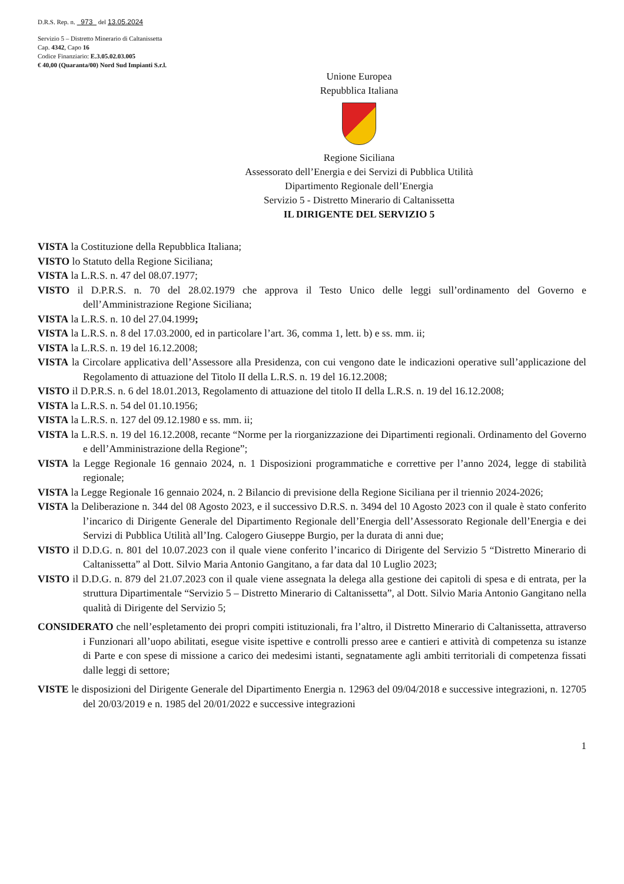D.R.S. Rep. n. 973 del 13.05.2024
Servizio 5 – Distretto Minerario di Caltanissetta
Cap. 4342, Capo 16
Codice Finanziario: E.3.05.02.03.005
€ 40,00 (Quaranta/00) Nord Sud Impianti S.r.l.
Unione Europea
Repubblica Italiana
Regione Siciliana
Assessorato dell’Energia e dei Servizi di Pubblica Utilità
Dipartimento Regionale dell’Energia
Servizio 5 - Distretto Minerario di Caltanissetta
IL DIRIGENTE DEL SERVIZIO 5
VISTA la Costituzione della Repubblica Italiana;
VISTO lo Statuto della Regione Siciliana;
VISTA la L.R.S. n. 47 del 08.07.1977;
VISTO il D.P.R.S. n. 70 del 28.02.1979 che approva il Testo Unico delle leggi sull’ordinamento del Governo e dell’Amministrazione Regione Siciliana;
VISTA la L.R.S. n. 10 del 27.04.1999;
VISTA la L.R.S. n. 8 del 17.03.2000, ed in particolare l’art. 36, comma 1, lett. b) e ss. mm. ii;
VISTA la L.R.S. n. 19 del 16.12.2008;
VISTA la Circolare applicativa dell’Assessore alla Presidenza, con cui vengono date le indicazioni operative sull’applicazione del Regolamento di attuazione del Titolo II della L.R.S. n. 19 del 16.12.2008;
VISTO il D.P.R.S. n. 6 del 18.01.2013, Regolamento di attuazione del titolo II della L.R.S. n. 19 del 16.12.2008;
VISTA la L.R.S. n. 54 del 01.10.1956;
VISTA la L.R.S. n. 127 del 09.12.1980 e ss. mm. ii;
VISTA la L.R.S. n. 19 del 16.12.2008, recante “Norme per la riorganizzazione dei Dipartimenti regionali. Ordinamento del Governo e dell’Amministrazione della Regione”;
VISTA la Legge Regionale 16 gennaio 2024, n. 1 Disposizioni programmatiche e correttive per l’anno 2024, legge di stabilità regionale;
VISTA la Legge Regionale 16 gennaio 2024, n. 2 Bilancio di previsione della Regione Siciliana per il triennio 2024-2026;
VISTA la Deliberazione n. 344 del 08 Agosto 2023, e il successivo D.R.S. n. 3494 del 10 Agosto 2023 con il quale è stato conferito l’incarico di Dirigente Generale del Dipartimento Regionale dell’Energia dell’Assessorato Regionale dell’Energia e dei Servizi di Pubblica Utilità all’Ing. Calogero Giuseppe Burgio, per la durata di anni due;
VISTO il D.D.G. n. 801 del 10.07.2023 con il quale viene conferito l’incarico di Dirigente del Servizio 5 “Distretto Minerario di Caltanissetta” al Dott. Silvio Maria Antonio Gangitano, a far data dal 10 Luglio 2023;
VISTO il D.D.G. n. 879 del 21.07.2023 con il quale viene assegnata la delega alla gestione dei capitoli di spesa e di entrata, per la struttura Dipartimentale “Servizio 5 – Distretto Minerario di Caltanissetta”, al Dott. Silvio Maria Antonio Gangitano nella qualità di Dirigente del Servizio 5;
CONSIDERATO che nell’espletamento dei propri compiti istituzionali, fra l’altro, il Distretto Minerario di Caltanissetta, attraverso i Funzionari all’uopo abilitati, esegue visite ispettive e controlli presso aree e cantieri e attività di competenza su istanze di Parte e con spese di missione a carico dei medesimi istanti, segnatamente agli ambiti territoriali di competenza fissati dalle leggi di settore;
VISTE le disposizioni del Dirigente Generale del Dipartimento Energia n. 12963 del 09/04/2018 e successive integrazioni, n. 12705 del 20/03/2019 e n. 1985 del 20/01/2022 e successive integrazioni
1